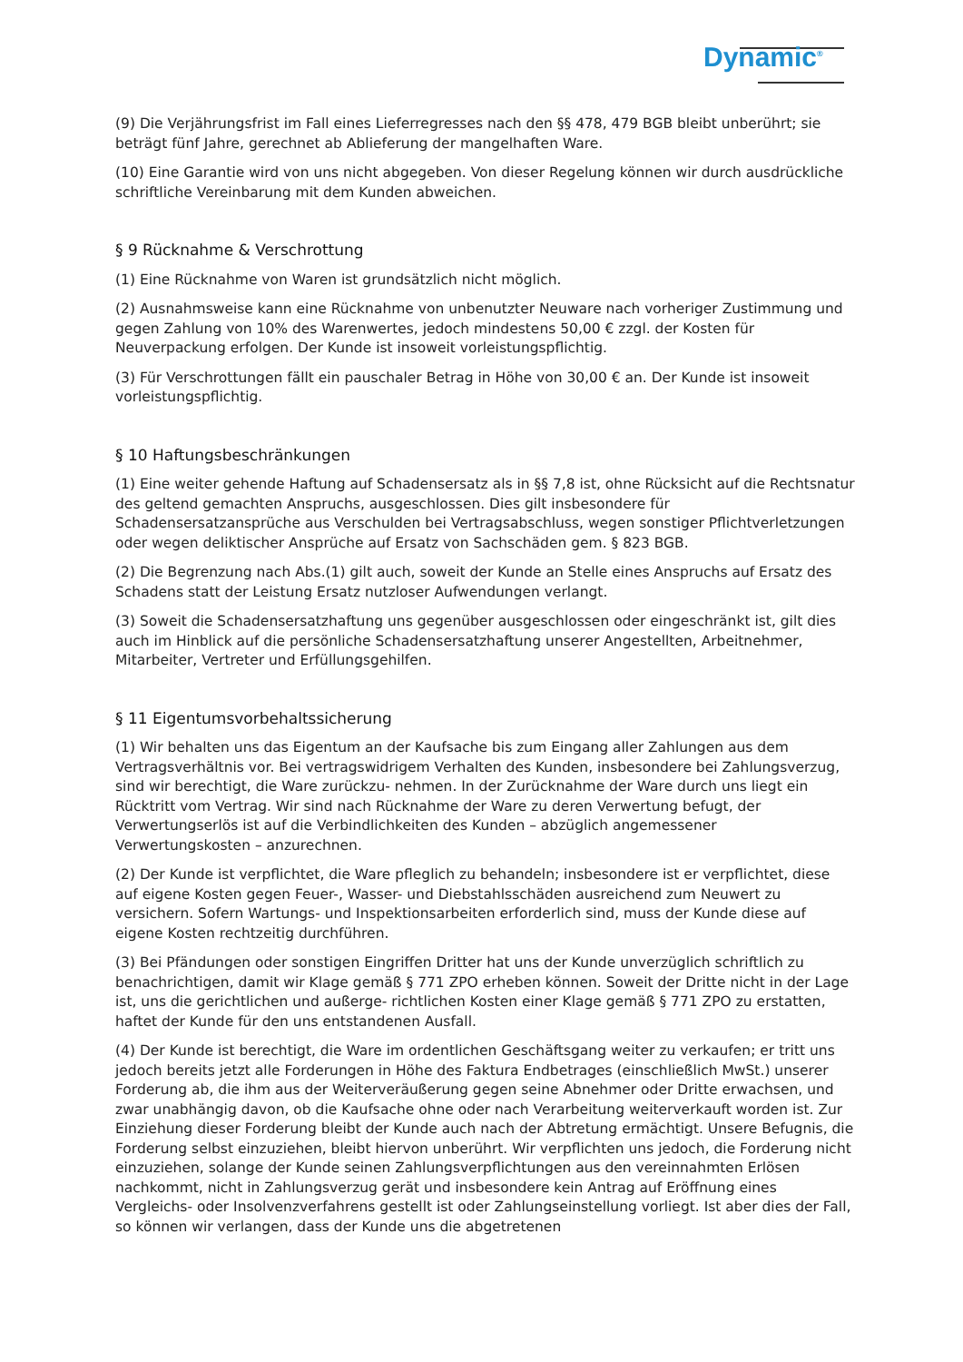Dynamic<sup>®</sup>
(9) Die Verjährungsfrist im Fall eines Lieferregresses nach den §§ 478, 479 BGB bleibt unberührt; sie beträgt fünf Jahre, gerechnet ab Ablieferung der mangelhaften Ware.
(10) Eine Garantie wird von uns nicht abgegeben. Von dieser Regelung können wir durch ausdrückliche schriftliche Vereinbarung mit dem Kunden abweichen.
§ 9 Rücknahme & Verschrottung
(1) Eine Rücknahme von Waren ist grundsätzlich nicht möglich.
(2) Ausnahmsweise kann eine Rücknahme von unbenutzter Neuware nach vorheriger Zustimmung und gegen Zahlung von 10% des Warenwertes, jedoch mindestens 50,00 € zzgl. der Kosten für Neuverpackung erfolgen. Der Kunde ist insoweit vorleistungspflichtig.
(3) Für Verschrottungen fällt ein pauschaler Betrag in Höhe von 30,00 € an. Der Kunde ist insoweit vorleistungspflichtig.
§ 10 Haftungsbeschränkungen
(1) Eine weiter gehende Haftung auf Schadensersatz als in §§ 7,8 ist, ohne Rücksicht auf die Rechtsnatur des geltend gemachten Anspruchs, ausgeschlossen. Dies gilt insbesondere für Schadensersatzansprüche aus Verschulden bei Vertragsabschluss, wegen sonstiger Pflichtverletzungen oder wegen deliktischer Ansprüche auf Ersatz von Sachschäden gem. § 823 BGB.
(2) Die Begrenzung nach Abs.(1) gilt auch, soweit der Kunde an Stelle eines Anspruchs auf Ersatz des Schadens statt der Leistung Ersatz nutzloser Aufwendungen verlangt.
(3) Soweit die Schadensersatzhaftung uns gegenüber ausgeschlossen oder eingeschränkt ist, gilt dies auch im Hinblick auf die persönliche Schadensersatzhaftung unserer Angestellten, Arbeitnehmer, Mitarbeiter, Vertreter und Erfüllungsgehilfen.
§ 11 Eigentumsvorbehaltssicherung
(1) Wir behalten uns das Eigentum an der Kaufsache bis zum Eingang aller Zahlungen aus dem Vertragsverhältnis vor. Bei vertragswidrigem Verhalten des Kunden, insbesondere bei Zahlungsverzug, sind wir berechtigt, die Ware zurückzu- nehmen. In der Zurücknahme der Ware durch uns liegt ein Rücktritt vom Vertrag. Wir sind nach Rücknahme der Ware zu deren Verwertung befugt, der Verwertungserlös ist auf die Verbindlichkeiten des Kunden – abzüglich angemessener Verwertungskosten – anzurechnen.
(2) Der Kunde ist verpflichtet, die Ware pfleglich zu behandeln; insbesondere ist er verpflichtet, diese auf eigene Kosten gegen Feuer-, Wasser- und Diebstahlsschäden ausreichend zum Neuwert zu versichern. Sofern Wartungs- und Inspektionsarbeiten erforderlich sind, muss der Kunde diese auf eigene Kosten rechtzeitig durchführen.
(3) Bei Pfändungen oder sonstigen Eingriffen Dritter hat uns der Kunde unverzüglich schriftlich zu benachrichtigen, damit wir Klage gemäß § 771 ZPO erheben können. Soweit der Dritte nicht in der Lage ist, uns die gerichtlichen und außerge- richtlichen Kosten einer Klage gemäß § 771 ZPO zu erstatten, haftet der Kunde für den uns entstandenen Ausfall.
(4) Der Kunde ist berechtigt, die Ware im ordentlichen Geschäftsgang weiter zu verkaufen; er tritt uns jedoch bereits jetzt alle Forderungen in Höhe des Faktura Endbetrages (einschließlich MwSt.) unserer Forderung ab, die ihm aus der Weiterveräußerung gegen seine Abnehmer oder Dritte erwachsen, und zwar unabhängig davon, ob die Kaufsache ohne oder nach Verarbeitung weiterverkauft worden ist. Zur Einziehung dieser Forderung bleibt der Kunde auch nach der Abtretung ermächtigt. Unsere Befugnis, die Forderung selbst einzuziehen, bleibt hiervon unberührt. Wir verpflichten uns jedoch, die Forderung nicht einzuziehen, solange der Kunde seinen Zahlungsverpflichtungen aus den vereinnahmten Erlösen nachkommt, nicht in Zahlungsverzug gerät und insbesondere kein Antrag auf Eröffnung eines Vergleichs- oder Insolvenzverfahrens gestellt ist oder Zahlungseinstellung vorliegt. Ist aber dies der Fall, so können wir verlangen, dass der Kunde uns die abgetretenen